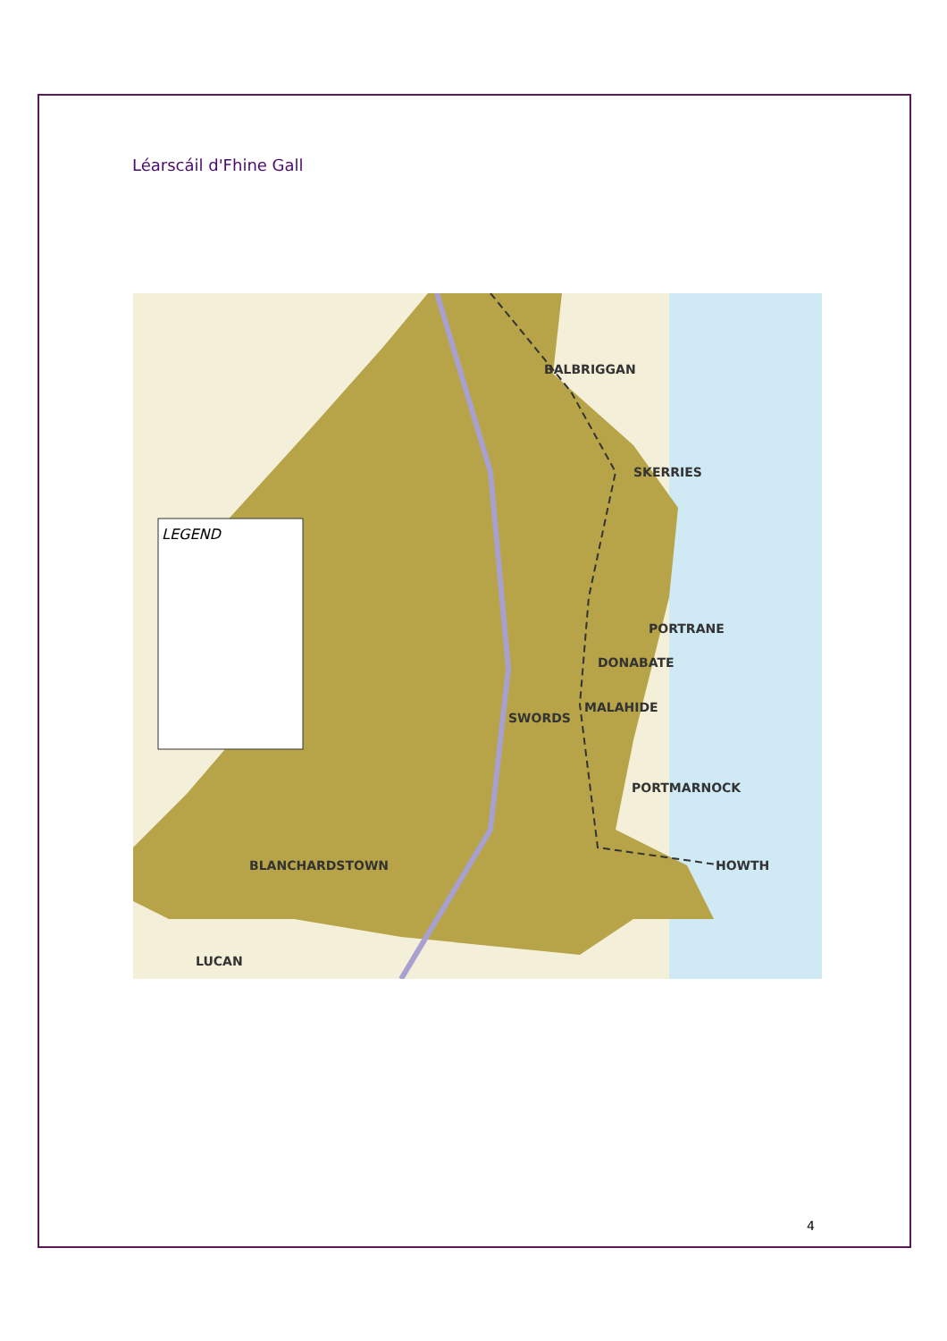Léarscáil d'Fhine Gall
LEGEND
BALBRIGGAN
SKERRIES
PORTRANE
DONABATE
SWORDS
MALAHIDE
PORTMARNOCK
HOWTH
BLANCHARDSTOWN
LUCAN
4